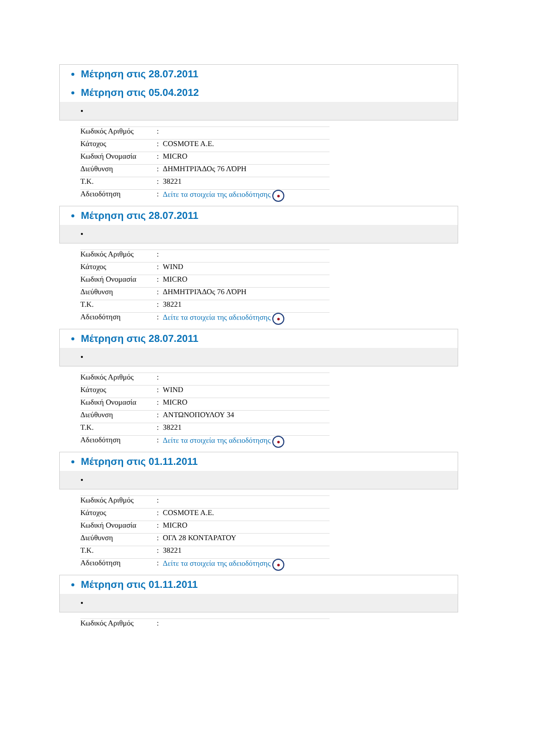Μέτρηση στις 28.07.2011
Μέτρηση στις 05.04.2012
| Κωδικός Αριθμός | : | |
| Κάτοχος | : | COSMOTE A.E. |
| Κωδική Ονομασία | : | MICRO |
| Διεύθυνση | : | ΔΗΜΗΤΡΙΆΔΟς 76 ΛΌΡΗ |
| T.K. | : | 38221 |
| Αδειοδότηση | : | Δείτε τα στοιχεία της αδειοδότησης ● |
Μέτρηση στις 28.07.2011
| Κωδικός Αριθμός | : | |
| Κάτοχος | : | WIND |
| Κωδική Ονομασία | : | MICRO |
| Διεύθυνση | : | ΔΗΜΗΤΡΙΆΔΟς 76 ΛΌΡΗ |
| T.K. | : | 38221 |
| Αδειοδότηση | : | Δείτε τα στοιχεία της αδειοδότησης ● |
Μέτρηση στις 28.07.2011
| Κωδικός Αριθμός | : | |
| Κάτοχος | : | WIND |
| Κωδική Ονομασία | : | MICRO |
| Διεύθυνση | : | ΑΝΤΩΝΟΠΟΥΛΟΥ 34 |
| T.K. | : | 38221 |
| Αδειοδότηση | : | Δείτε τα στοιχεία της αδειοδότησης ● |
Μέτρηση στις 01.11.2011
| Κωδικός Αριθμός | : | |
| Κάτοχος | : | COSMOTE A.E. |
| Κωδική Ονομασία | : | MICRO |
| Διεύθυνση | : | ΟΓΛ 28 ΚΟΝΤΑΡΑΤΟΥ |
| T.K. | : | 38221 |
| Αδειοδότηση | : | Δείτε τα στοιχεία της αδειοδότησης ● |
Μέτρηση στις 01.11.2011
| Κωδικός Αριθμός | : | |